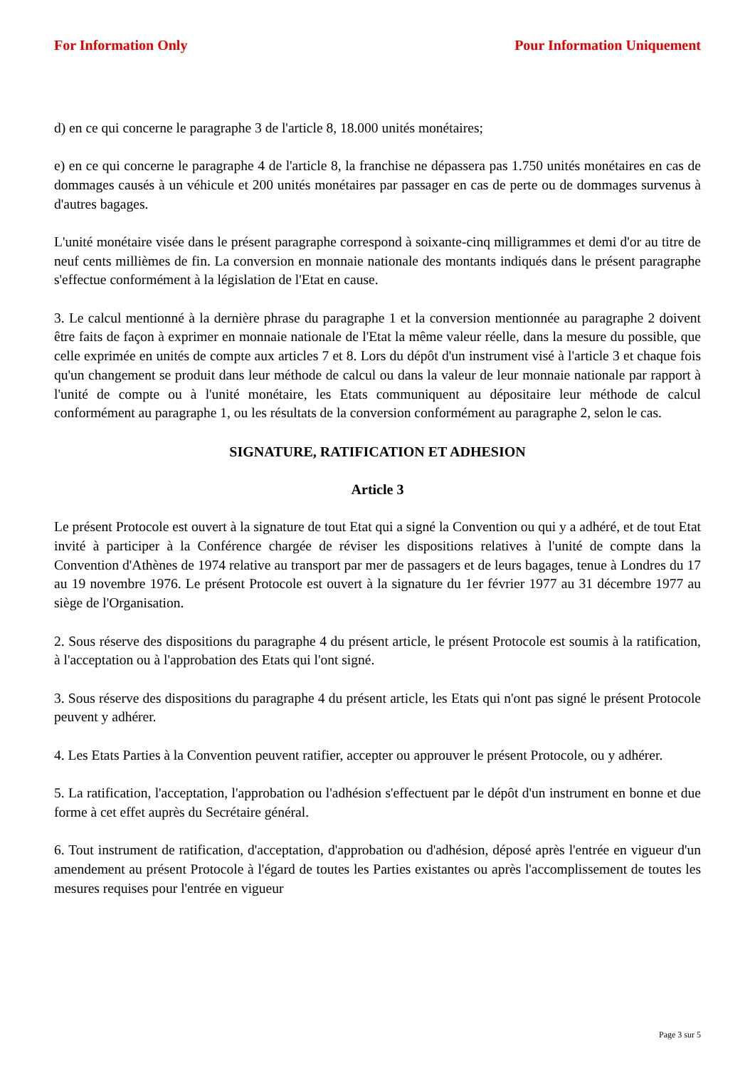For Information Only Pour Information Uniquement
d) en ce qui concerne le paragraphe 3 de l'article 8, 18.000 unités monétaires;
e) en ce qui concerne le paragraphe 4 de l'article 8, la franchise ne dépassera pas 1.750 unités monétaires en cas de dommages causés à un véhicule et 200 unités monétaires par passager en cas de perte ou de dommages survenus à d'autres bagages.
L'unité monétaire visée dans le présent paragraphe correspond à soixante-cinq milligrammes et demi d'or au titre de neuf cents millièmes de fin. La conversion en monnaie nationale des montants indiqués dans le présent paragraphe s'effectue conformément à la législation de l'Etat en cause.
3. Le calcul mentionné à la dernière phrase du paragraphe 1 et la conversion mentionnée au paragraphe 2 doivent être faits de façon à exprimer en monnaie nationale de l'Etat la même valeur réelle, dans la mesure du possible, que celle exprimée en unités de compte aux articles 7 et 8. Lors du dépôt d'un instrument visé à l'article 3 et chaque fois qu'un changement se produit dans leur méthode de calcul ou dans la valeur de leur monnaie nationale par rapport à l'unité de compte ou à l'unité monétaire, les Etats communiquent au dépositaire leur méthode de calcul conformément au paragraphe 1, ou les résultats de la conversion conformément au paragraphe 2, selon le cas.
SIGNATURE, RATIFICATION ET ADHESION
Article 3
Le présent Protocole est ouvert à la signature de tout Etat qui a signé la Convention ou qui y a adhéré, et de tout Etat invité à participer à la Conférence chargée de réviser les dispositions relatives à l'unité de compte dans la Convention d'Athènes de 1974 relative au transport par mer de passagers et de leurs bagages, tenue à Londres du 17 au 19 novembre 1976. Le présent Protocole est ouvert à la signature du 1er février 1977 au 31 décembre 1977 au siège de l'Organisation.
2. Sous réserve des dispositions du paragraphe 4 du présent article, le présent Protocole est soumis à la ratification, à l'acceptation ou à l'approbation des Etats qui l'ont signé.
3. Sous réserve des dispositions du paragraphe 4 du présent article, les Etats qui n'ont pas signé le présent Protocole peuvent y adhérer.
4. Les Etats Parties à la Convention peuvent ratifier, accepter ou approuver le présent Protocole, ou y adhérer.
5. La ratification, l'acceptation, l'approbation ou l'adhésion s'effectuent par le dépôt d'un instrument en bonne et due forme à cet effet auprès du Secrétaire général.
6. Tout instrument de ratification, d'acceptation, d'approbation ou d'adhésion, déposé après l'entrée en vigueur d'un amendement au présent Protocole à l'égard de toutes les Parties existantes ou après l'accomplissement de toutes les mesures requises pour l'entrée en vigueur
Page 3 sur 5